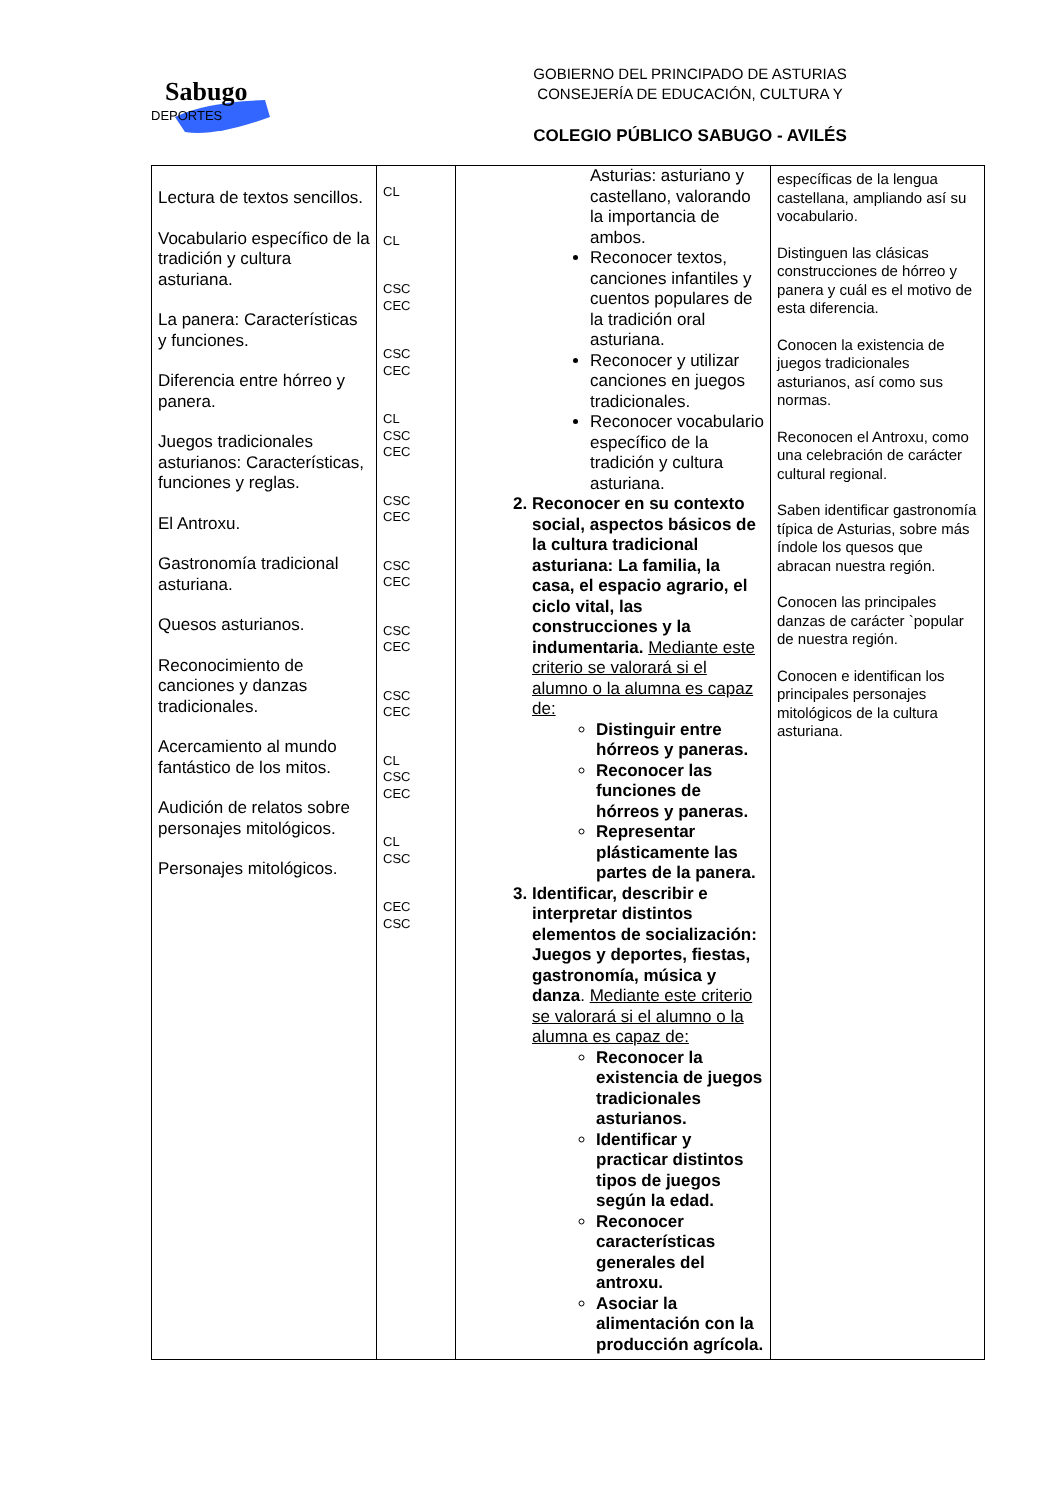Sabugo
DEPORTES
GOBIERNO DEL PRINCIPADO DE ASTURIAS
CONSEJERÍA DE EDUCACIÓN, CULTURA Y
COLEGIO PÚBLICO SABUGO - AVILÉS
| Lectura de textos sencillos. Vocabulario específico de la tradición y cultura asturiana. La panera: Características y funciones. Diferencia entre hórreo y panera. Juegos tradicionales asturianos: Características, funciones y reglas. El Antroxu. Gastronomía tradicional asturiana. Quesos asturianos. Reconocimiento de canciones y danzas tradicionales. Acercamiento al mundo fantástico de los mitos. Audición de relatos sobre personajes mitológicos. Personajes mitológicos. | CL CL CSC CEC CSC CEC CL CSC CEC CSC CEC CSC CEC CSC CEC CSC CEC CL CSC CEC CL CSC CEC CSC | Asturias: asturiano y castellano, valorando la importancia de ambos. Reconocer textos, canciones infantiles y cuentos populares de la tradición oral asturiana. Reconocer y utilizar canciones en juegos tradicionales. Reconocer vocabulario específico de la tradición y cultura asturiana. 2. Reconocer en su contexto social, aspectos básicos de la cultura tradicional asturiana: La familia, la casa, el espacio agrario, el ciclo vital, las construcciones y la indumentaria. Mediante este criterio se valorará si el alumno o la alumna es capaz de: Distinguir entre hórreos y paneras. Reconocer las funciones de hórreos y paneras. Representar plásticamente las partes de la panera. 3. Identificar, describir e interpretar distintos elementos de socialización: Juegos y deportes, fiestas, gastronomía, música y danza . Mediante este criterio se valorará si el alumno o la alumna es capaz de: Reconocer la existencia de juegos tradicionales asturianos. Identificar y practicar distintos tipos de juegos según la edad. Reconocer características generales del antroxu. Asociar la alimentación con la producción agrícola. | específicas de la lengua castellana, ampliando así su vocabulario. Distinguen las clásicas construcciones de hórreo y panera y cuál es el motivo de esta diferencia. Conocen la existencia de juegos tradicionales asturianos, así como sus normas. Reconocen el Antroxu, como una celebración de carácter cultural regional. Saben identificar gastronomía típica de Asturias, sobre más índole los quesos que abracan nuestra región. Conocen las principales danzas de carácter `popular de nuestra región. Conocen e identifican los principales personajes mitológicos de la cultura asturiana. |